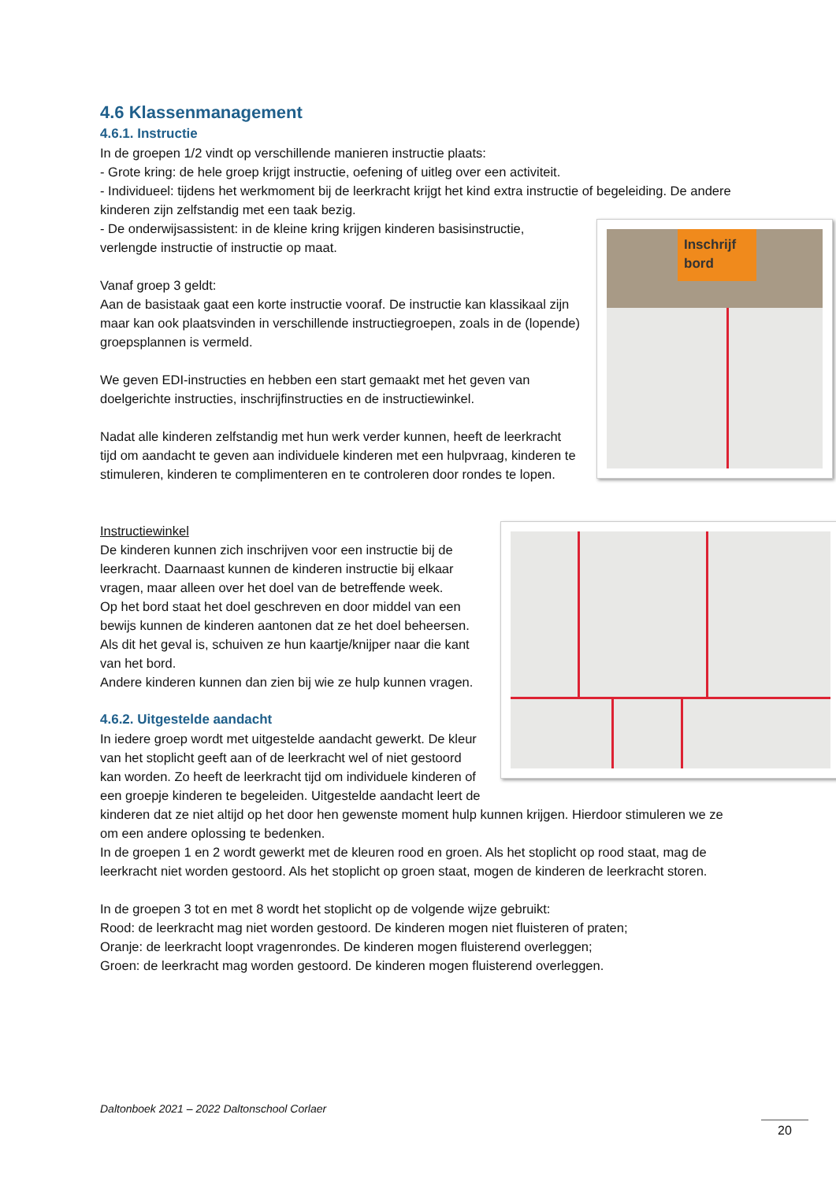4.6 Klassenmanagement
4.6.1. Instructie
In de groepen 1/2 vindt op verschillende manieren instructie plaats:
- Grote kring: de hele groep krijgt instructie, oefening of uitleg over een activiteit.
- Individueel: tijdens het werkmoment bij de leerkracht krijgt het kind extra instructie of begeleiding. De andere kinderen zijn zelfstandig met een taak bezig.
Inschrijf
bord
- De onderwijsassistent: in de kleine kring krijgen kinderen basisinstructie, verlengde instructie of instructie op maat.
Vanaf groep 3 geldt:
Aan de basistaak gaat een korte instructie vooraf. De instructie kan klassikaal zijn maar kan ook plaatsvinden in verschillende instructiegroepen, zoals in de (lopende) groepsplannen is vermeld.
We geven EDI-instructies en hebben een start gemaakt met het geven van doelgerichte instructies, inschrijfinstructies en de instructiewinkel.
Nadat alle kinderen zelfstandig met hun werk verder kunnen, heeft de leerkracht tijd om aandacht te geven aan individuele kinderen met een hulpvraag, kinderen te stimuleren, kinderen te complimenteren en te controleren door rondes te lopen.
Instructiewinkel
De kinderen kunnen zich inschrijven voor een instructie bij de leerkracht. Daarnaast kunnen de kinderen instructie bij elkaar vragen, maar alleen over het doel van de betreffende week.
Op het bord staat het doel geschreven en door middel van een bewijs kunnen de kinderen aantonen dat ze het doel beheersen. Als dit het geval is, schuiven ze hun kaartje/knijper naar die kant van het bord.
Andere kinderen kunnen dan zien bij wie ze hulp kunnen vragen.
4.6.2. Uitgestelde aandacht
In iedere groep wordt met uitgestelde aandacht gewerkt. De kleur van het stoplicht geeft aan of de leerkracht wel of niet gestoord kan worden. Zo heeft de leerkracht tijd om individuele kinderen of een groepje kinderen te begeleiden. Uitgestelde aandacht leert de kinderen dat ze niet altijd op het door hen gewenste moment hulp kunnen krijgen. Hierdoor stimuleren we ze om een andere oplossing te bedenken.
In de groepen 1 en 2 wordt gewerkt met de kleuren rood en groen. Als het stoplicht op rood staat, mag de leerkracht niet worden gestoord. Als het stoplicht op groen staat, mogen de kinderen de leerkracht storen.
In de groepen 3 tot en met 8 wordt het stoplicht op de volgende wijze gebruikt:
Rood: de leerkracht mag niet worden gestoord. De kinderen mogen niet fluisteren of praten;
Oranje: de leerkracht loopt vragenrondes. De kinderen mogen fluisterend overleggen;
Groen: de leerkracht mag worden gestoord. De kinderen mogen fluisterend overleggen.
Daltonboek 2021 – 2022 Daltonschool Corlaer
20